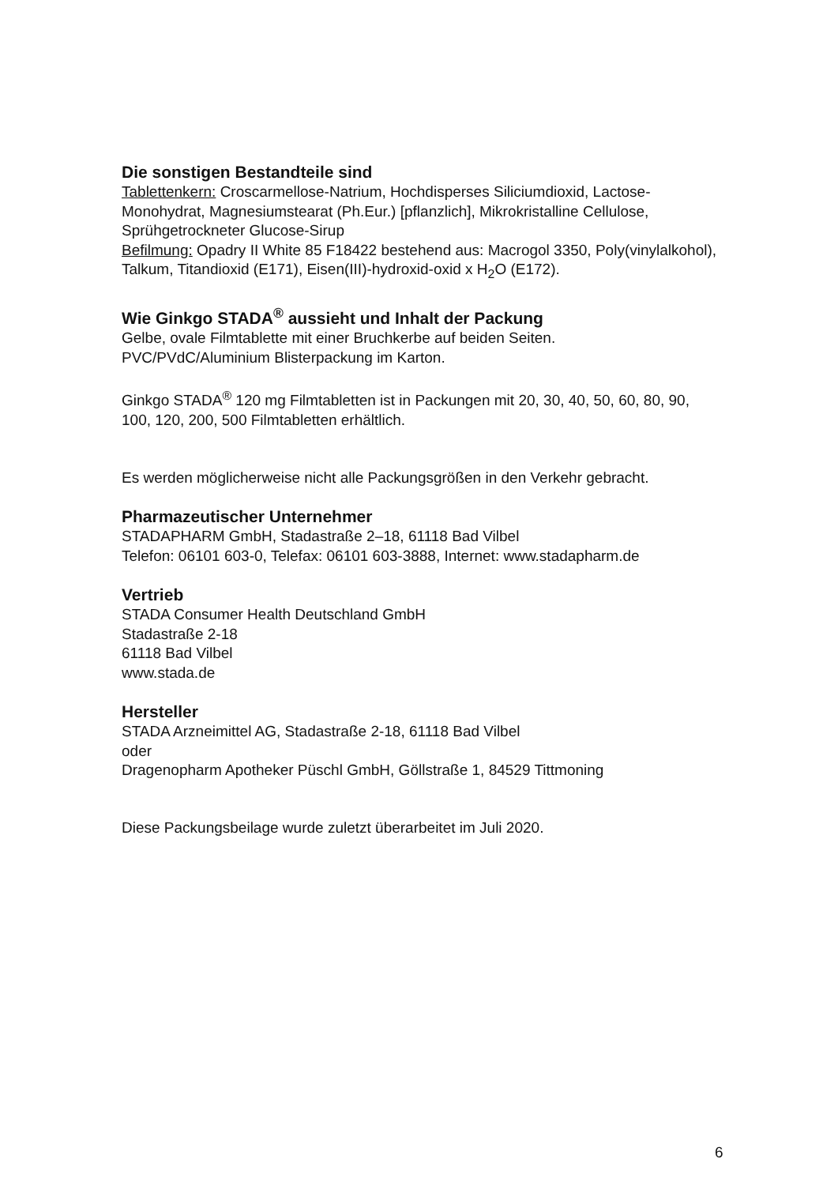Die sonstigen Bestandteile sind
Tablettenkern: Croscarmellose-Natrium, Hochdisperses Siliciumdioxid, Lactose-Monohydrat, Magnesiumstearat (Ph.Eur.) [pflanzlich], Mikrokristalline Cellulose, Sprühgetrockneter Glucose-Sirup
Befilmung: Opadry II White 85 F18422 bestehend aus: Macrogol 3350, Poly(vinylalkohol), Talkum, Titandioxid (E171), Eisen(III)-hydroxid-oxid x H<sub>2</sub>O (E172).
Wie Ginkgo STADA<sup>®</sup> aussieht und Inhalt der Packung
Gelbe, ovale Filmtablette mit einer Bruchkerbe auf beiden Seiten.
PVC/PVdC/Aluminium Blisterpackung im Karton.
Ginkgo STADA<sup>®</sup> 120 mg Filmtabletten ist in Packungen mit 20, 30, 40, 50, 60, 80, 90, 100, 120, 200, 500 Filmtabletten erhältlich.
Es werden möglicherweise nicht alle Packungsgrößen in den Verkehr gebracht.
Pharmazeutischer Unternehmer
STADAPHARM GmbH, Stadastraße 2–18, 61118 Bad Vilbel
Telefon: 06101 603-0, Telefax: 06101 603-3888, Internet: www.stadapharm.de
Vertrieb
STADA Consumer Health Deutschland GmbH
Stadastraße 2-18
61118 Bad Vilbel
www.stada.de
Hersteller
STADA Arzneimittel AG, Stadastraße 2-18, 61118 Bad Vilbel
oder
Dragenopharm Apotheker Püschl GmbH, Göllstraße 1, 84529 Tittmoning
Diese Packungsbeilage wurde zuletzt überarbeitet im Juli 2020.
6